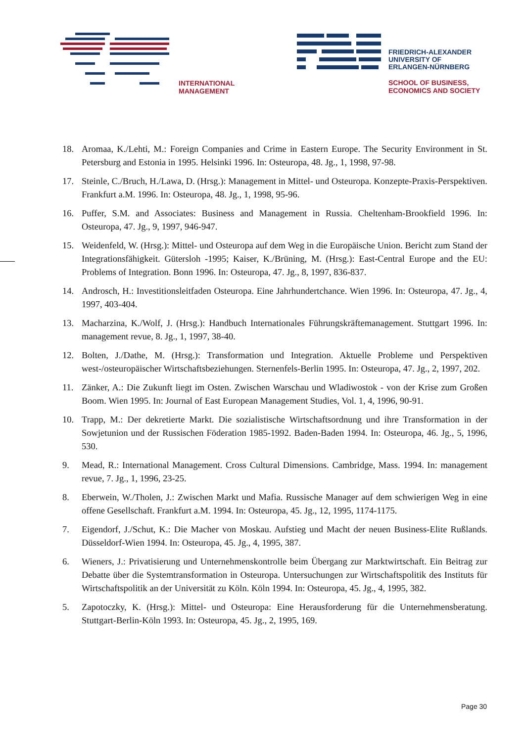INTERNATIONAL
MANAGEMENT
FRIEDRICH-ALEXANDER
UNIVERSITY OF
ERLANGEN-NÜRNBERG
SCHOOL OF BUSINESS,
ECONOMICS AND SOCIETY
18. Aromaa, K./Lehti, M.: Foreign Companies and Crime in Eastern Europe. The Security Environment in St. Petersburg and Estonia in 1995. Helsinki 1996. In: Osteuropa, 48. Jg., 1, 1998, 97-98.
17. Steinle, C./Bruch, H./Lawa, D. (Hrsg.): Management in Mittel- und Osteuropa. Konzepte-Praxis-Perspektiven. Frankfurt a.M. 1996. In: Osteuropa, 48. Jg., 1, 1998, 95-96.
16. Puffer, S.M. and Associates: Business and Management in Russia. Cheltenham-Brookfield 1996. In: Osteuropa, 47. Jg., 9, 1997, 946-947.
15. Weidenfeld, W. (Hrsg.): Mittel- und Osteuropa auf dem Weg in die Europäische Union. Bericht zum Stand der Integrationsfähigkeit. Gütersloh -1995; Kaiser, K./Brüning, M. (Hrsg.): East-Central Europe and the EU: Problems of Integration. Bonn 1996. In: Osteuropa, 47. Jg., 8, 1997, 836-837.
14. Androsch, H.: Investitionsleitfaden Osteuropa. Eine Jahrhundertchance. Wien 1996. In: Osteuropa, 47. Jg., 4, 1997, 403-404.
13. Macharzina, K./Wolf, J. (Hrsg.): Handbuch Internationales Führungskräftemanagement. Stuttgart 1996. In: management revue, 8. Jg., 1, 1997, 38-40.
12. Bolten, J./Dathe, M. (Hrsg.): Transformation und Integration. Aktuelle Probleme und Perspektiven west-/osteuropäischer Wirtschaftsbeziehungen. Sternenfels-Berlin 1995. In: Osteuropa, 47. Jg., 2, 1997, 202.
11. Zänker, A.: Die Zukunft liegt im Osten. Zwischen Warschau und Wladiwostok - von der Krise zum Großen Boom. Wien 1995. In: Journal of East European Management Studies, Vol. 1, 4, 1996, 90-91.
10. Trapp, M.: Der dekretierte Markt. Die sozialistische Wirtschaftsordnung und ihre Transformation in der Sowjetunion und der Russischen Föderation 1985-1992. Baden-Baden 1994. In: Osteuropa, 46. Jg., 5, 1996, 530.
9. Mead, R.: International Management. Cross Cultural Dimensions. Cambridge, Mass. 1994. In: management revue, 7. Jg., 1, 1996, 23-25.
8. Eberwein, W./Tholen, J.: Zwischen Markt und Mafia. Russische Manager auf dem schwierigen Weg in eine offene Gesellschaft. Frankfurt a.M. 1994. In: Osteuropa, 45. Jg., 12, 1995, 1174-1175.
7. Eigendorf, J./Schut, K.: Die Macher von Moskau. Aufstieg und Macht der neuen Business-Elite Rußlands. Düsseldorf-Wien 1994. In: Osteuropa, 45. Jg., 4, 1995, 387.
6. Wieners, J.: Privatisierung und Unternehmenskontrolle beim Übergang zur Marktwirtschaft. Ein Beitrag zur Debatte über die Systemtransformation in Osteuropa. Untersuchungen zur Wirtschaftspolitik des Instituts für Wirtschaftspolitik an der Universität zu Köln. Köln 1994. In: Osteuropa, 45. Jg., 4, 1995, 382.
5. Zapotoczky, K. (Hrsg.): Mittel- und Osteuropa: Eine Herausforderung für die Unternehmensberatung. Stuttgart-Berlin-Köln 1993. In: Osteuropa, 45. Jg., 2, 1995, 169.
Page 30